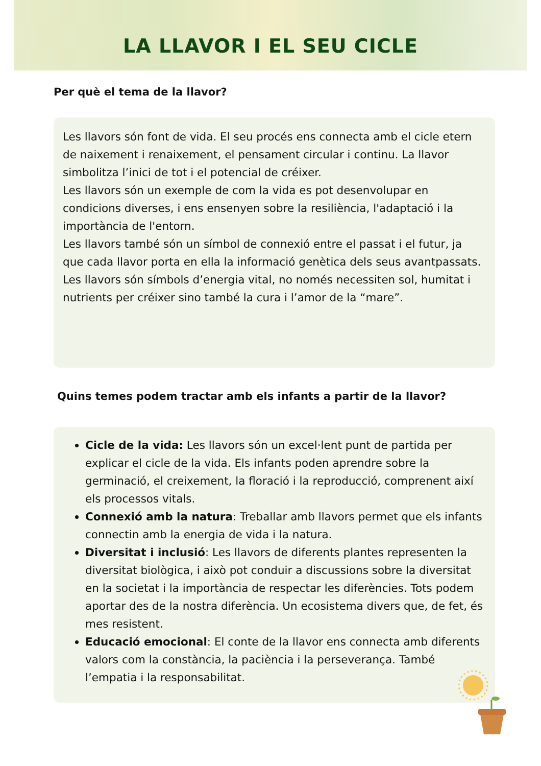LA LLAVOR I EL SEU CICLE
Per què el tema de la llavor?
Les llavors són font de vida. El seu procés ens connecta amb el cicle etern de naixement i renaixement, el pensament circular i continu. La llavor simbolitza l’inici de tot i el potencial de créixer.
Les llavors són un exemple de com la vida es pot desenvolupar en condicions diverses, i ens ensenyen sobre la resiliència, l'adaptació i la importància de l'entorn.
Les llavors també són un símbol de connexió entre el passat i el futur, ja que cada llavor porta en ella la informació genètica dels seus avantpassats.
Les llavors són símbols d’energia vital, no només necessiten sol, humitat i nutrients per créixer sino també la cura i l’amor de la “mare”.
Quins temes podem tractar amb els infants a partir de la llavor?
Cicle de la vida: Les llavors són un excel·lent punt de partida per explicar el cicle de la vida. Els infants poden aprendre sobre la germinació, el creixement, la floració i la reproducció, comprenent així els processos vitals.
Connexió amb la natura: Treballar amb llavors permet que els infants connectin amb la energia de vida i la natura.
Diversitat i inclusió: Les llavors de diferents plantes representen la diversitat biològica, i això pot conduir a discussions sobre la diversitat en la societat i la importància de respectar les diferències. Tots podem aportar des de la nostra diferència. Un ecosistema divers que, de fet, és mes resistent.
Educació emocional: El conte de la llavor ens connecta amb diferents valors com la constància, la paciència i la perseverança. També l’empatia i la responsabilitat.